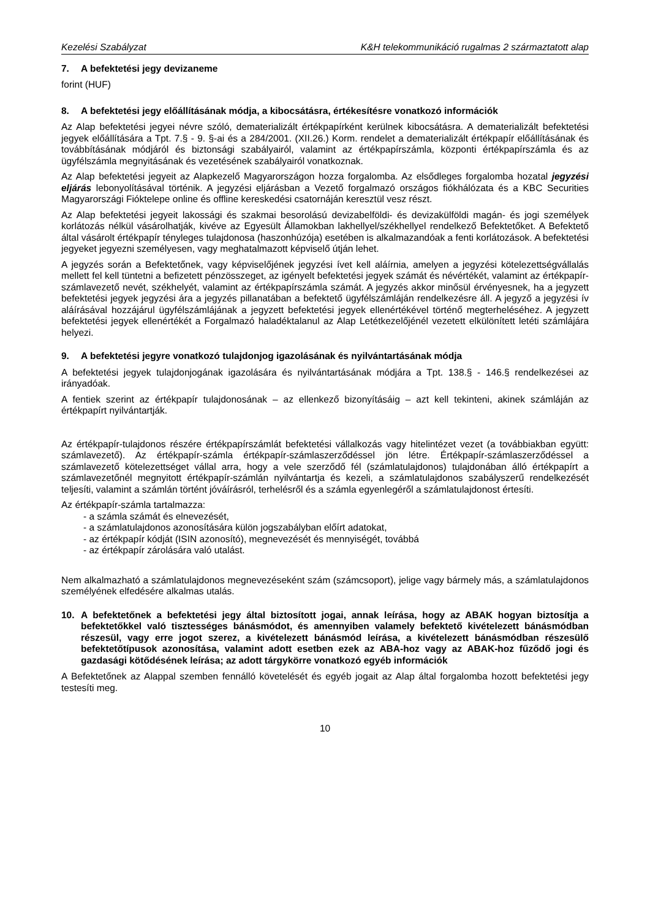Kezelési Szabályzat K&H telekommunikáció rugalmas 2 származtatott alap
7. A befektetési jegy devizaneme
forint (HUF)
8. A befektetési jegy előállításának módja, a kibocsátásra, értékesítésre vonatkozó információk
Az Alap befektetési jegyei névre szóló, dematerializált értékpapírként kerülnek kibocsátásra. A dematerializált befektetési jegyek előállítására a Tpt. 7.§ - 9. §-ai és a 284/2001. (XII.26.) Korm. rendelet a dematerializált értékpapír előállításának és továbbításának módjáról és biztonsági szabályairól, valamint az értékpapírszámla, központi értékpapírszámla és az ügyfélszámla megnyitásának és vezetésének szabályairól vonatkoznak.
Az Alap befektetési jegyeit az Alapkezelő Magyarországon hozza forgalomba. Az elsődleges forgalomba hozatal jegyzési eljárás lebonyolításával történik. A jegyzési eljárásban a Vezető forgalmazó országos fiókhálózata és a KBC Securities Magyarországi Fióktelepe online és offline kereskedési csatornáján keresztül vesz részt.
Az Alap befektetési jegyeit lakossági és szakmai besorolású devizabelföldi- és devizakülföldi magán- és jogi személyek korlátozás nélkül vásárolhatják, kivéve az Egyesült Államokban lakhellyel/székhellyel rendelkező Befektetőket. A Befektető által vásárolt értékpapír tényleges tulajdonosa (haszonhúzója) esetében is alkalmazandóak a fenti korlátozások. A befektetési jegyeket jegyezni személyesen, vagy meghatalmazott képviselő útján lehet.
A jegyzés során a Befektetőnek, vagy képviselőjének jegyzési ívet kell aláírnia, amelyen a jegyzési kötelezettségvállalás mellett fel kell tüntetni a befizetett pénzösszeget, az igényelt befektetési jegyek számát és névértékét, valamint az értékpapír-számlavezető nevét, székhelyét, valamint az értékpapírszámla számát. A jegyzés akkor minősül érvényesnek, ha a jegyzett befektetési jegyek jegyzési ára a jegyzés pillanatában a befektető ügyfélszámláján rendelkezésre áll. A jegyző a jegyzési ív aláírásával hozzájárul ügyfélszámlájának a jegyzett befektetési jegyek ellenértékével történő megterheléséhez. A jegyzett befektetési jegyek ellenértékét a Forgalmazó haladéktalanul az Alap Letétkezelőjénél vezetett elkülönített letéti számlájára helyezi.
9. A befektetési jegyre vonatkozó tulajdonjog igazolásának és nyilvántartásának módja
A befektetési jegyek tulajdonjogának igazolására és nyilvántartásának módjára a Tpt. 138.§ - 146.§ rendelkezései az irányadóak.
A fentiek szerint az értékpapír tulajdonosának – az ellenkező bizonyításáig – azt kell tekinteni, akinek számláján az értékpapírt nyilvántartják.
Az értékpapír-tulajdonos részére értékpapírszámlát befektetési vállalkozás vagy hitelintézet vezet (a továbbiakban együtt: számlavezető). Az értékpapír-számla értékpapír-számlaszerződéssel jön létre. Értékpapír-számlaszerződéssel a számlavezető kötelezettséget vállal arra, hogy a vele szerződő fél (számlatulajdonos) tulajdonában álló értékpapírt a számlavezetőnél megnyitott értékpapír-számlán nyilvántartja és kezeli, a számlatulajdonos szabályszerű rendelkezését teljesíti, valamint a számlán történt jóváírásról, terhelésről és a számla egyenlegéről a számlatulajdonost értesíti.
Az értékpapír-számla tartalmazza:
- a számla számát és elnevezését,
- a számlatulajdonos azonosítására külön jogszabályban előírt adatokat,
- az értékpapír kódját (ISIN azonosító), megnevezését és mennyiségét, továbbá
- az értékpapír zárolására való utalást.
Nem alkalmazható a számlatulajdonos megnevezéseként szám (számcsoport), jelige vagy bármely más, a számlatulajdonos személyének elfedésére alkalmas utalás.
10. A befektetőnek a befektetési jegy által biztosított jogai, annak leírása, hogy az ABAK hogyan biztosítja a befektetőkkel való tisztességes bánásmódot, és amennyiben valamely befektető kivételezett bánásmódban részesül, vagy erre jogot szerez, a kivételezett bánásmód leírása, a kivételezett bánásmódban részesülő befektetőtípusok azonosítása, valamint adott esetben ezek az ABA-hoz vagy az ABAK-hoz fűződő jogi és gazdasági kötődésének leírása; az adott tárgykörre vonatkozó egyéb információk
A Befektetőnek az Alappal szemben fennálló követelését és egyéb jogait az Alap által forgalomba hozott befektetési jegy testesíti meg.
10